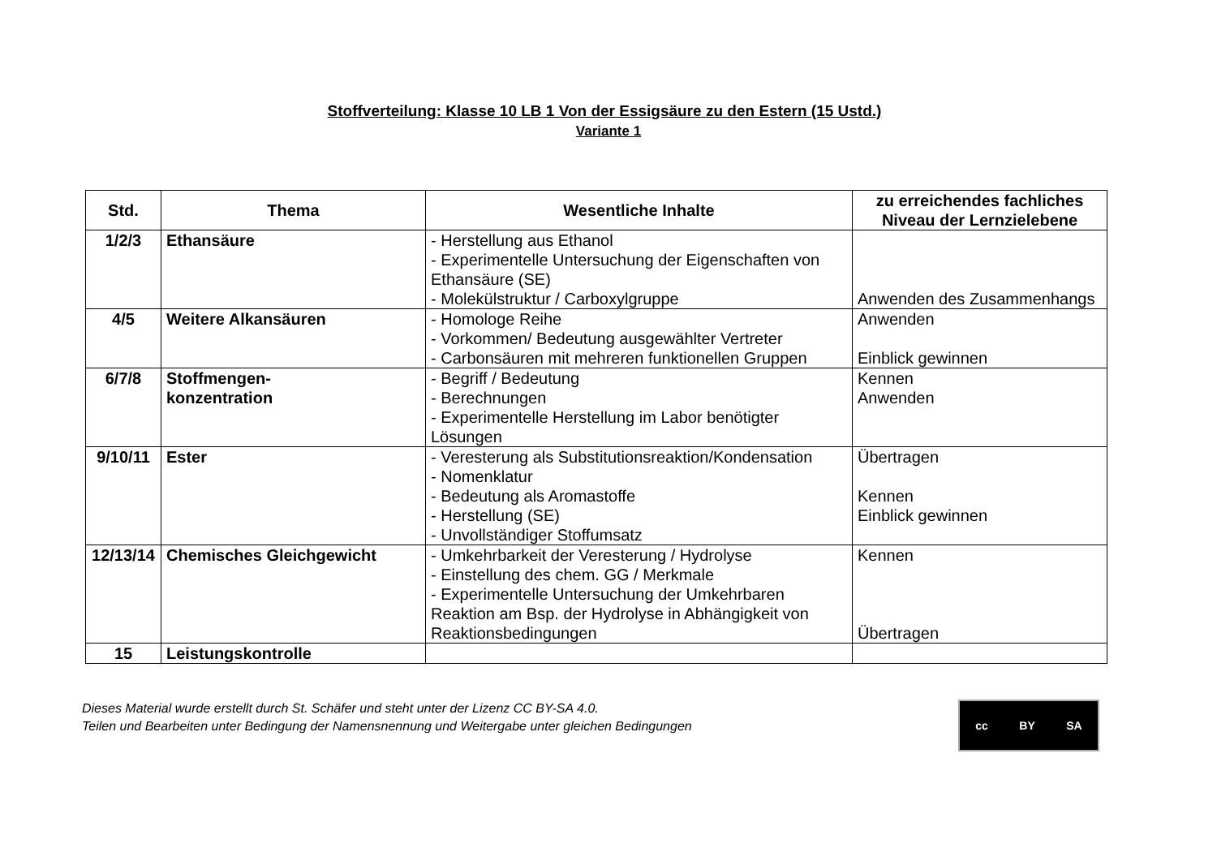Stoffverteilung: Klasse 10 LB 1 Von der Essigsäure zu den Estern (15 Ustd.)
Variante 1
| Std. | Thema | Wesentliche Inhalte | zu erreichendes fachliches Niveau der Lernzielebene |
| --- | --- | --- | --- |
| 1/2/3 | Ethansäure | - Herstellung aus Ethanol - Experimentelle Untersuchung der Eigenschaften von Ethansäure (SE) - Molekülstruktur / Carboxylgruppe | Anwenden des Zusammenhangs |
| 4/5 | Weitere Alkansäuren | - Homologe Reihe - Vorkommen/ Bedeutung ausgewählter Vertreter - Carbonsäuren mit mehreren funktionellen Gruppen | Anwenden Einblick gewinnen |
| 6/7/8 | Stoffmengen- konzentration | - Begriff / Bedeutung - Berechnungen - Experimentelle Herstellung im Labor benötigter Lösungen | Kennen Anwenden |
| 9/10/11 | Ester | - Veresterung als Substitutionsreaktion/Kondensation - Nomenklatur - Bedeutung als Aromastoffe - Herstellung (SE) - Unvollständiger Stoffumsatz | Übertragen Kennen Einblick gewinnen |
| 12/13/14 | Chemisches Gleichgewicht | - Umkehrbarkeit der Veresterung / Hydrolyse - Einstellung des chem. GG / Merkmale - Experimentelle Untersuchung der Umkehrbaren Reaktion am Bsp. der Hydrolyse in Abhängigkeit von Reaktionsbedingungen | Kennen Übertragen |
| 15 | Leistungskontrolle | | |
Dieses Material wurde erstellt durch St. Schäfer und steht unter der Lizenz CC BY-SA 4.0.
Teilen und Bearbeiten unter Bedingung der Namensnennung und Weitergabe unter gleichen Bedingungen
cc BY SA